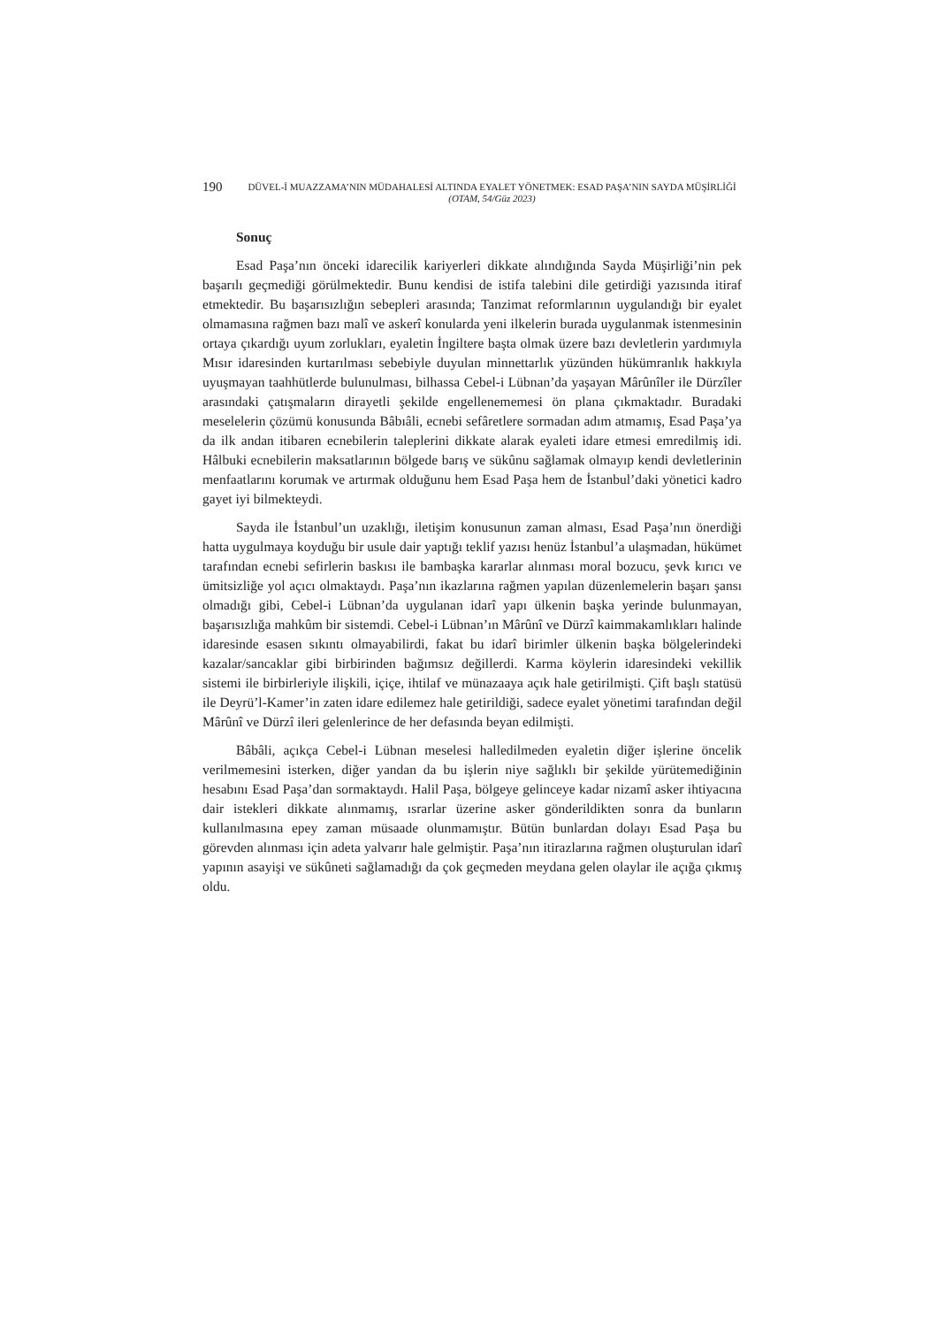190
DÜVEL-İ MUAZZAMA’NIN MÜDAHALESİ ALTINDA EYALET YÖNETMEK: ESAD PAŞA’NIN SAYDA MÜŞİRLİĞİ
(OTAM, 54/Güz 2023)
Sonuç
Esad Paşa’nın önceki idarecilik kariyerleri dikkate alındığında Sayda Müşirliği’nin pek başarılı geçmediği görülmektedir. Bunu kendisi de istifa talebini dile getirdiği yazısında itiraf etmektedir. Bu başarısızlığın sebepleri arasında; Tanzimat reformlarının uygulandığı bir eyalet olmamasına rağmen bazı malî ve askerî konularda yeni ilkelerin burada uygulanmak istenmesinin ortaya çıkardığı uyum zorlukları, eyaletin İngiltere başta olmak üzere bazı devletlerin yardımıyla Mısır idaresinden kurtarılması sebebiyle duyulan minnettarlık yüzünden hükümranlık hakkıyla uyuşmayan taahhütlerde bulunulması, bilhassa Cebel-i Lübnan’da yaşayan Mârûnîler ile Dürzîler arasındaki çatışmaların dirayetli şekilde engellenememesi ön plana çıkmaktadır. Buradaki meselelerin çözümü konusunda Bâbıâli, ecnebi sefâretlere sormadan adım atmamış, Esad Paşa’ya da ilk andan itibaren ecnebilerin taleplerini dikkate alarak eyaleti idare etmesi emredilmiş idi. Hâlbuki ecnebilerin maksatlarının bölgede barış ve sükûnu sağlamak olmayıp kendi devletlerinin menfaatlarını korumak ve artırmak olduğunu hem Esad Paşa hem de İstanbul’daki yönetici kadro gayet iyi bilmekteydi.
Sayda ile İstanbul’un uzaklığı, iletişim konusunun zaman alması, Esad Paşa’nın önerdiği hatta uygulmaya koyduğu bir usule dair yaptığı teklif yazısı henüz İstanbul’a ulaşmadan, hükümet tarafından ecnebi sefirlerin baskısı ile bambaşka kararlar alınması moral bozucu, şevk kırıcı ve ümitsizliğe yol açıcı olmaktaydı. Paşa’nın ikazlarına rağmen yapılan düzenlemelerin başarı şansı olmadığı gibi, Cebel-i Lübnan’da uygulanan idarî yapı ülkenin başka yerinde bulunmayan, başarısızlığa mahkûm bir sistemdi. Cebel-i Lübnan’ın Mârûnî ve Dürzî kaimmakamlıkları halinde idaresinde esasen sıkıntı olmayabilirdi, fakat bu idarî birimler ülkenin başka bölgelerindeki kazalar/sancaklar gibi birbirinden bağımsız değillerdi. Karma köylerin idaresindeki vekillik sistemi ile birbirleriyle ilişkili, içiçe, ihtilaf ve münazaaya açık hale getirilmişti. Çift başlı statüsü ile Deyrü’l-Kamer’in zaten idare edilemez hale getirildiği, sadece eyalet yönetimi tarafından değil Mârûnî ve Dürzî ileri gelenlerince de her defasında beyan edilmişti.
Bâbâli, açıkça Cebel-i Lübnan meselesi halledilmeden eyaletin diğer işlerine öncelik verilmemesini isterken, diğer yandan da bu işlerin niye sağlıklı bir şekilde yürütemediğinin hesabını Esad Paşa’dan sormaktaydı. Halil Paşa, bölgeye gelinceye kadar nizamî asker ihtiyacına dair istekleri dikkate alınmamış, ısrarlar üzerine asker gönderildikten sonra da bunların kullanılmasına epey zaman müsaade olunmamıştır. Bütün bunlardan dolayı Esad Paşa bu görevden alınması için adeta yalvarır hale gelmiştir. Paşa’nın itirazlarına rağmen oluşturulan idarî yapının asayişi ve sükûneti sağlamadığı da çok geçmeden meydana gelen olaylar ile açığa çıkmış oldu.